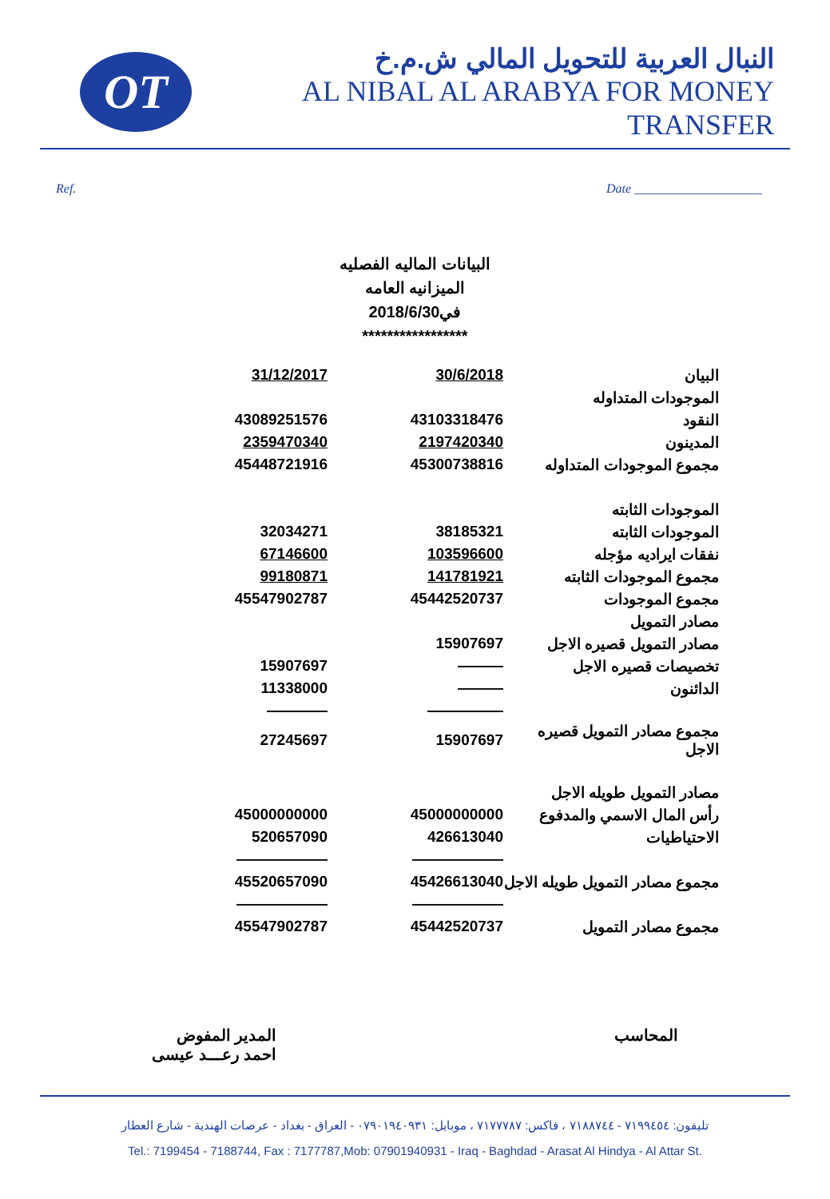OT
النبال العربية للتحويل المالي ش.م.خ
AL NIBAL AL ARABYA FOR MONEY TRANSFER
Ref. Date ____________________
البيانات الماليه الفصليه
الميزانيه العامه
في2018/6/30
*****************
| 31/12/2017 | 30/6/2018 | البيان |
| | | الموجودات المتداوله |
| 43089251576 | 43103318476 | النقود |
| 2359470340 | 2197420340 | المدينون |
| 45448721916 | 45300738816 | مجموع الموجودات المتداوله |
| | | الموجودات الثابته |
| 32034271 | 38185321 | الموجودات الثابته |
| 67146600 | 103596600 | نفقات ايراديه مؤجله |
| 99180871 | 141781921 | مجموع الموجودات الثابته |
| 45547902787 | 45442520737 | مجموع الموجودات |
| | | مصادر التمويل |
| | 15907697 | مصادر التمويل قصيره الاجل |
| 15907697 | ——— | تخصيصات قصيره الاجل |
| 11338000 | ——— | الدائنون |
| ———— | ————— | |
| 27245697 | 15907697 | مجموع مصادر التمويل قصيره الاجل |
| | | مصادر التمويل طويله الاجل |
| 45000000000 | 45000000000 | رأس المال الاسمي والمدفوع |
| 520657090 | 426613040 | الاحتياطيات |
| —————— | —————— | |
| 45520657090 | 45426613040 | مجموع مصادر التمويل طويله الاجل |
| —————— | —————— | |
| 45547902787 | 45442520737 | مجموع مصادر التمويل |
المحاسب المدير المفوض
احمد رعـــد عيسى
تليفون: ٧١٩٩٤٥٤ - ٧١٨٨٧٤٤ ، فاكس: ٧١٧٧٧٨٧ ، موبايل: ٠٧٩٠١٩٤٠٩٣١ - العراق - بغداد - عرصات الهندية - شارع العطار
Tel.: 7199454 - 7188744, Fax : 7177787,Mob: 07901940931 - Iraq - Baghdad - Arasat Al Hindya - Al Attar St.